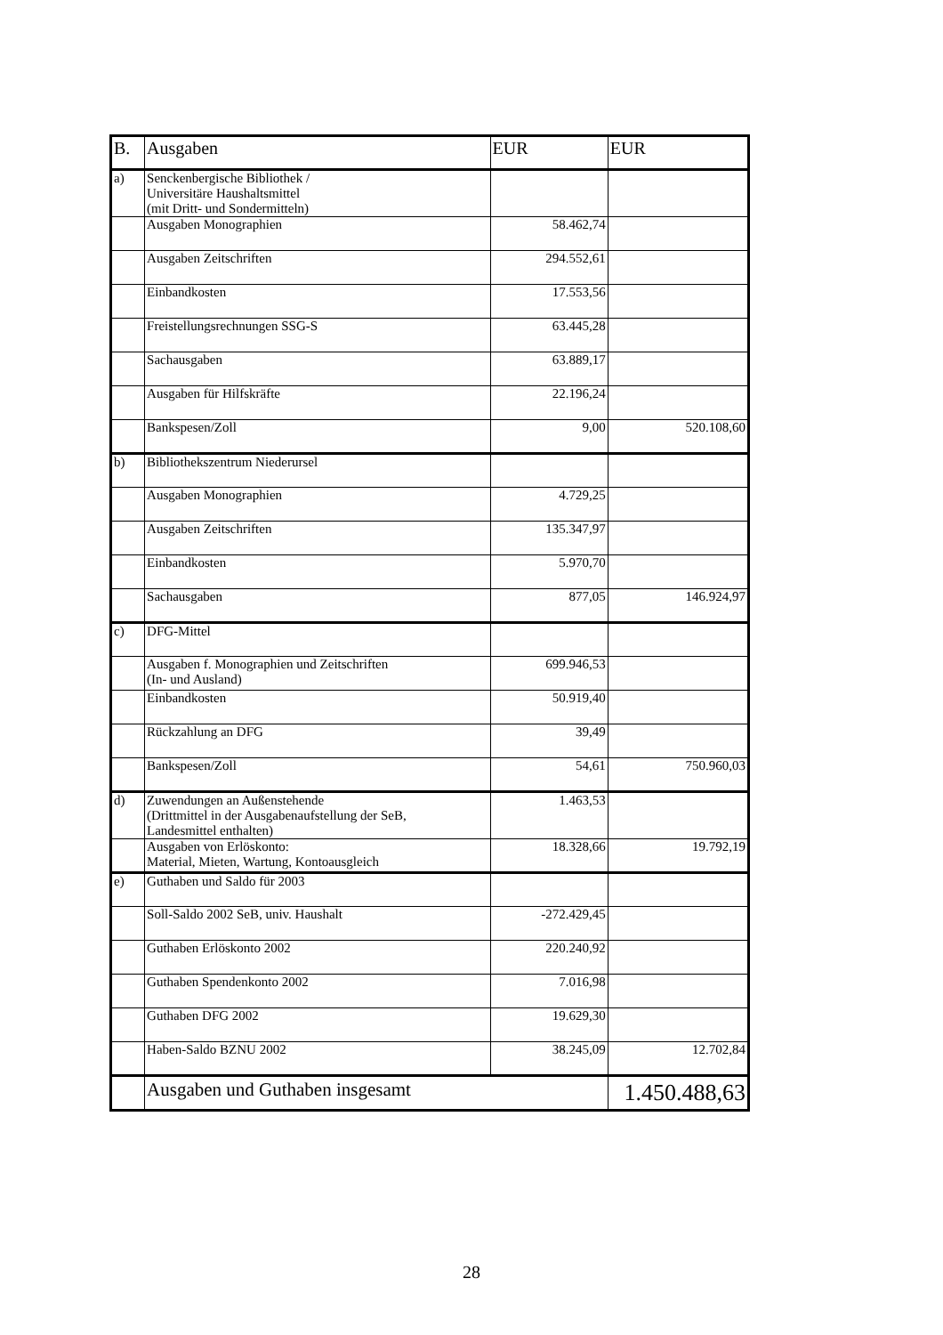| B. | Ausgaben | EUR | EUR |
| --- | --- | --- | --- |
| a) | Senckenbergische Bibliothek / Universitäre Haushaltsmittel (mit Dritt- und Sondermitteln) | | |
| | Ausgaben Monographien | 58.462,74 | |
| | Ausgaben Zeitschriften | 294.552,61 | |
| | Einbandkosten | 17.553,56 | |
| | Freistellungsrechnungen SSG-S | 63.445,28 | |
| | Sachausgaben | 63.889,17 | |
| | Ausgaben für Hilfskräfte | 22.196,24 | |
| | Bankspesen/Zoll | 9,00 | 520.108,60 |
| b) | Bibliothekszentrum Niederursel | | |
| | Ausgaben Monographien | 4.729,25 | |
| | Ausgaben Zeitschriften | 135.347,97 | |
| | Einbandkosten | 5.970,70 | |
| | Sachausgaben | 877,05 | 146.924,97 |
| c) | DFG-Mittel | | |
| | Ausgaben f. Monographien und Zeitschriften (In- und Ausland) | 699.946,53 | |
| | Einbandkosten | 50.919,40 | |
| | Rückzahlung an DFG | 39,49 | |
| | Bankspesen/Zoll | 54,61 | 750.960,03 |
| d) | Zuwendungen an Außenstehende (Drittmittel in der Ausgabenaufstellung der SeB, Landesmittel enthalten) | 1.463,53 | |
| | Ausgaben von Erlöskonto: Material, Mieten, Wartung, Kontoausgleich | 18.328,66 | 19.792,19 |
| e) | Guthaben und Saldo für 2003 | | |
| | Soll-Saldo 2002 SeB, univ. Haushalt | -272.429,45 | |
| | Guthaben Erlöskonto 2002 | 220.240,92 | |
| | Guthaben Spendenkonto 2002 | 7.016,98 | |
| | Guthaben DFG 2002 | 19.629,30 | |
| | Haben-Saldo BZNU 2002 | 38.245,09 | 12.702,84 |
| | Ausgaben und Guthaben insgesamt | | 1.450.488,63 |
28